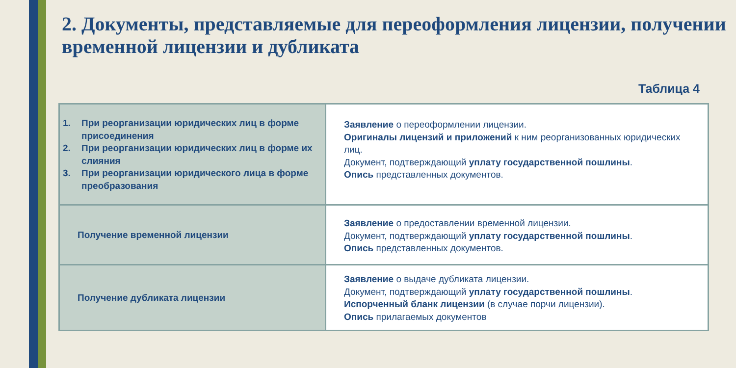2. Документы, представляемые для переоформления лицензии, получении временной лицензии и дубликата
Таблица 4
| 1. При реорганизации юридических лиц в форме присоединения 2. При реорганизации юридических лиц в форме их слияния 3. При реорганизации юридического лица в форме преобразования | Заявление о переоформлении лицензии. Оригиналы лицензий и приложений к ним реорганизованных юридических лиц. Документ, подтверждающий уплату государственной пошлины . Опись представленных документов. |
| Получение временной лицензии | Заявление о предоставлении временной лицензии. Документ, подтверждающий уплату государственной пошлины . Опись представленных документов. |
| Получение дубликата лицензии | Заявление о выдаче дубликата лицензии. Документ, подтверждающий уплату государственной пошлины . Испорченный бланк лицензии (в случае порчи лицензии). Опись прилагаемых документов |